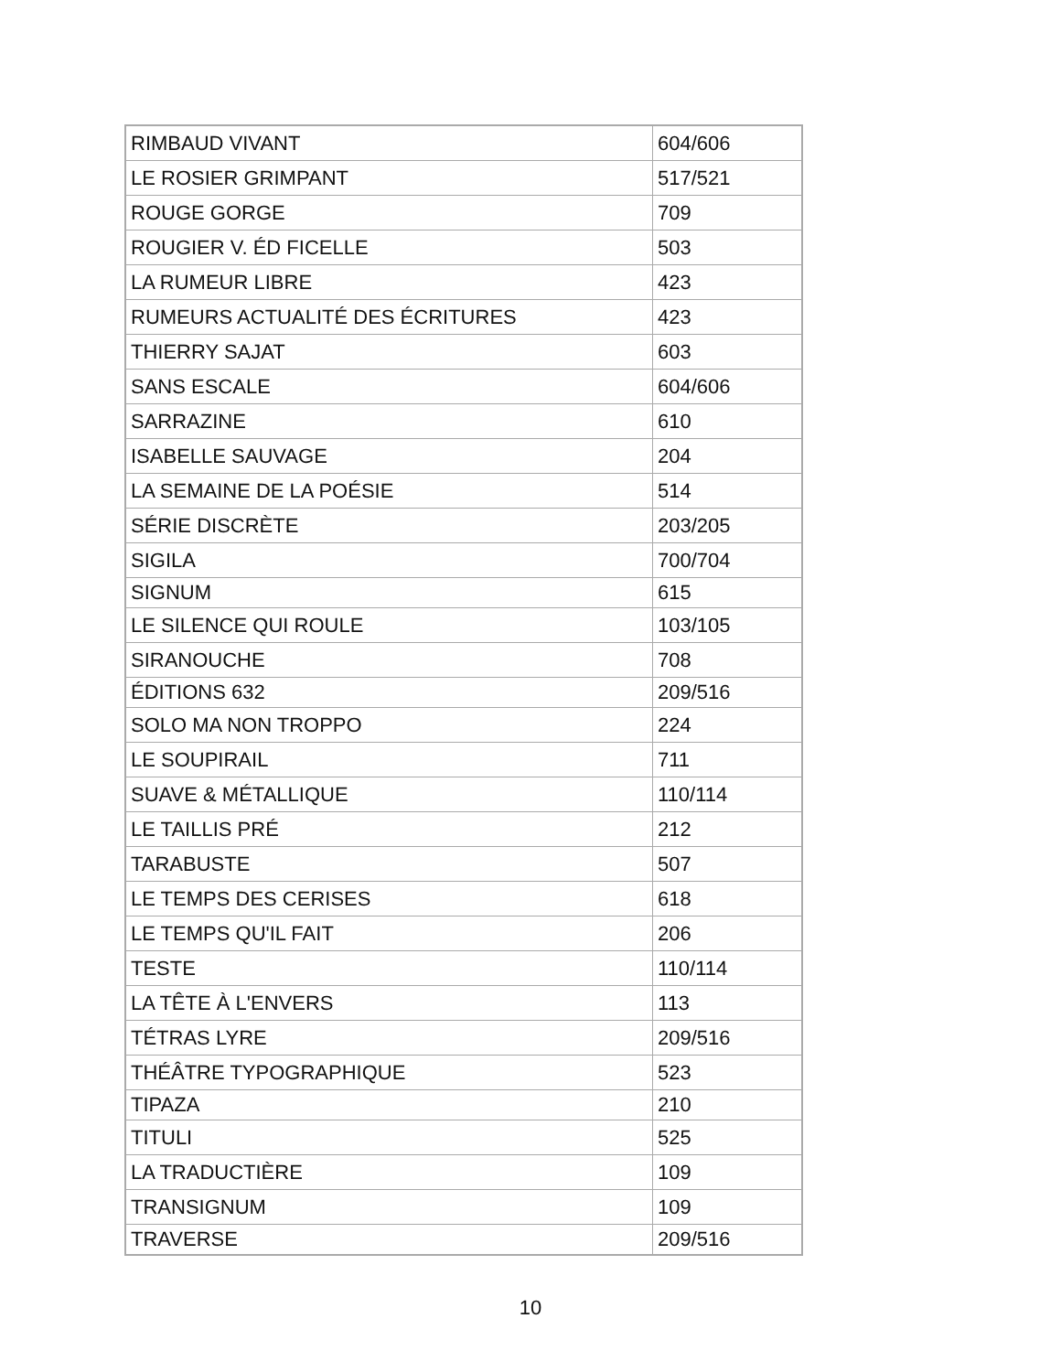| RIMBAUD VIVANT | 604/606 |
| LE ROSIER GRIMPANT | 517/521 |
| ROUGE GORGE | 709 |
| ROUGIER V. ÉD FICELLE | 503 |
| LA RUMEUR LIBRE | 423 |
| RUMEURS ACTUALITÉ DES ÉCRITURES | 423 |
| THIERRY SAJAT | 603 |
| SANS ESCALE | 604/606 |
| SARRAZINE | 610 |
| ISABELLE SAUVAGE | 204 |
| LA SEMAINE DE LA POÉSIE | 514 |
| SÉRIE DISCRÈTE | 203/205 |
| SIGILA | 700/704 |
| SIGNUM | 615 |
| LE SILENCE QUI ROULE | 103/105 |
| SIRANOUCHE | 708 |
| ÉDITIONS 632 | 209/516 |
| SOLO MA NON TROPPO | 224 |
| LE SOUPIRAIL | 711 |
| SUAVE & MÉTALLIQUE | 110/114 |
| LE TAILLIS PRÉ | 212 |
| TARABUSTE | 507 |
| LE TEMPS DES CERISES | 618 |
| LE TEMPS QU'IL FAIT | 206 |
| TESTE | 110/114 |
| LA TÊTE À L'ENVERS | 113 |
| TÉTRAS LYRE | 209/516 |
| THÉÂTRE TYPOGRAPHIQUE | 523 |
| TIPAZA | 210 |
| TITULI | 525 |
| LA TRADUCTIÈRE | 109 |
| TRANSIGNUM | 109 |
| TRAVERSE | 209/516 |
10